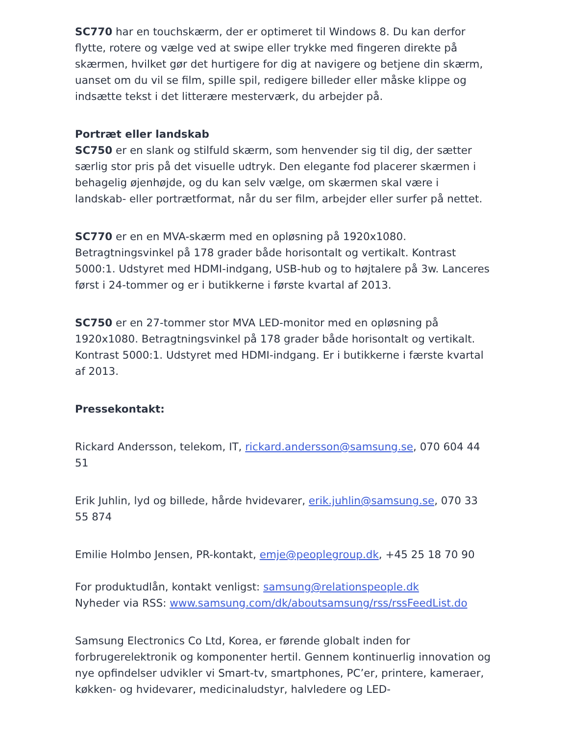SC770 har en touchskærm, der er optimeret til Windows 8. Du kan derfor flytte, rotere og vælge ved at swipe eller trykke med fingeren direkte på skærmen, hvilket gør det hurtigere for dig at navigere og betjene din skærm, uanset om du vil se film, spille spil, redigere billeder eller måske klippe og indsætte tekst i det litterære mesterværk, du arbejder på.
Portræt eller landskab
SC750 er en slank og stilfuld skærm, som henvender sig til dig, der sætter særlig stor pris på det visuelle udtryk. Den elegante fod placerer skærmen i behagelig øjenhøjde, og du kan selv vælge, om skærmen skal være i landskab- eller portrætformat, når du ser film, arbejder eller surfer på nettet.
SC770 er en en MVA-skærm med en opløsning på 1920x1080. Betragtningsvinkel på 178 grader både horisontalt og vertikalt. Kontrast 5000:1. Udstyret med HDMI-indgang, USB-hub og to højtalere på 3w. Lanceres først i 24-tommer og er i butikkerne i første kvartal af 2013.
SC750 er en 27-tommer stor MVA LED-monitor med en opløsning på 1920x1080. Betragtningsvinkel på 178 grader både horisontalt og vertikalt. Kontrast 5000:1. Udstyret med HDMI-indgang. Er i butikkerne i færste kvartal af 2013.
Pressekontakt:
Rickard Andersson, telekom, IT, rickard.andersson@samsung.se, 070 604 44 51
Erik Juhlin, lyd og billede, hårde hvidevarer, erik.juhlin@samsung.se, 070 33 55 874
Emilie Holmbo Jensen, PR-kontakt, emje@peoplegroup.dk, +45 25 18 70 90
For produktudlån, kontakt venligst: samsung@relationspeople.dk
Nyheder via RSS: www.samsung.com/dk/aboutsamsung/rss/rssFeedList.do
Samsung Electronics Co Ltd, Korea, er førende globalt inden for forbrugerelektronik og komponenter hertil. Gennem kontinuerlig innovation og nye opfindelser udvikler vi Smart-tv, smartphones, PC’er, printere, kameraer, køkken- og hvidevarer, medicinaludstyr, halvledere og LED-